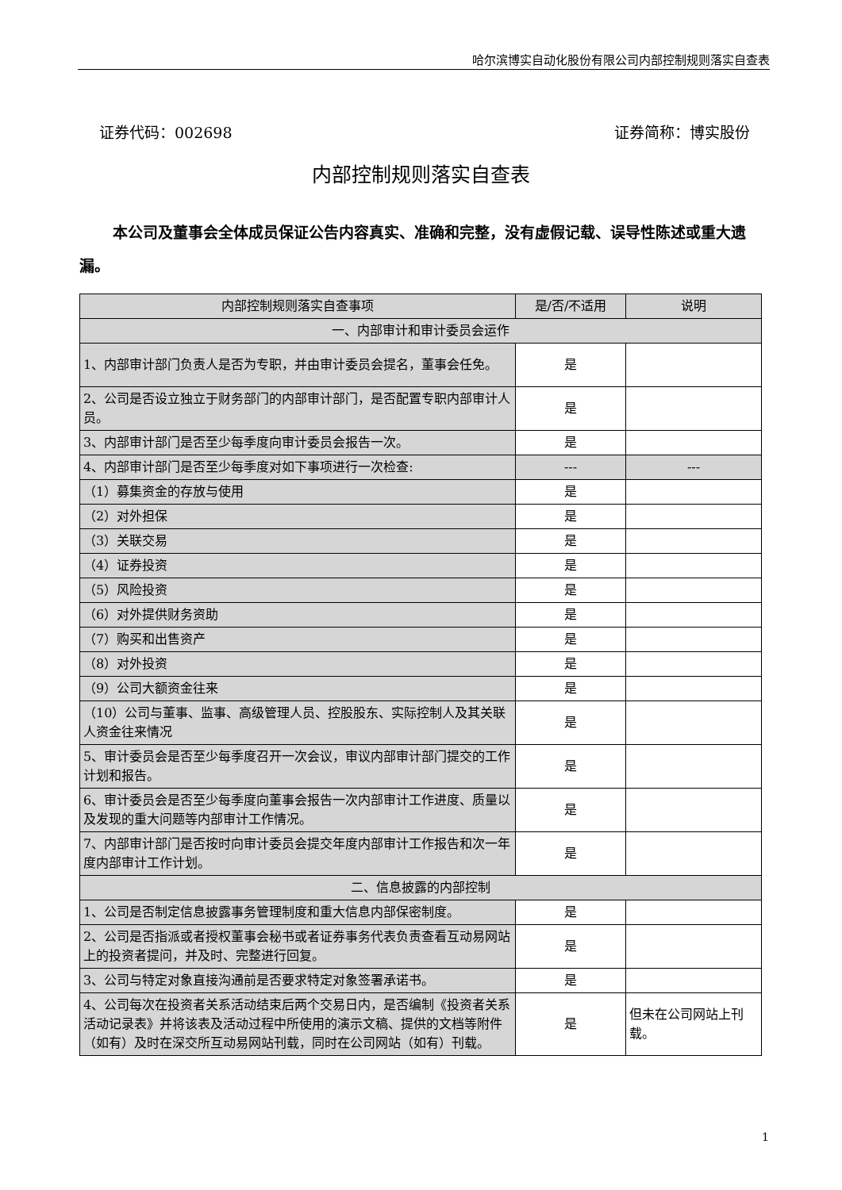哈尔滨博实自动化股份有限公司内部控制规则落实自查表
证券代码：002698 证券简称：博实股份
内部控制规则落实自查表
本公司及董事会全体成员保证公告内容真实、准确和完整，没有虚假记载、误导性陈述或重大遗漏。
| 内部控制规则落实自查事项 | 是/否/不适用 | 说明 |
| --- | --- | --- |
| 一、内部审计和审计委员会运作 | | |
| 1、内部审计部门负责人是否为专职，并由审计委员会提名，董事会任免。 | 是 | |
| 2、公司是否设立独立于财务部门的内部审计部门，是否配置专职内部审计人员。 | 是 | |
| 3、内部审计部门是否至少每季度向审计委员会报告一次。 | 是 | |
| 4、内部审计部门是否至少每季度对如下事项进行一次检查: | --- | --- |
| （1）募集资金的存放与使用 | 是 | |
| （2）对外担保 | 是 | |
| （3）关联交易 | 是 | |
| （4）证券投资 | 是 | |
| （5）风险投资 | 是 | |
| （6）对外提供财务资助 | 是 | |
| （7）购买和出售资产 | 是 | |
| （8）对外投资 | 是 | |
| （9）公司大额资金往来 | 是 | |
| （10）公司与董事、监事、高级管理人员、控股股东、实际控制人及其关联人资金往来情况 | 是 | |
| 5、审计委员会是否至少每季度召开一次会议，审议内部审计部门提交的工作计划和报告。 | 是 | |
| 6、审计委员会是否至少每季度向董事会报告一次内部审计工作进度、质量以及发现的重大问题等内部审计工作情况。 | 是 | |
| 7、内部审计部门是否按时向审计委员会提交年度内部审计工作报告和次一年度内部审计工作计划。 | 是 | |
| 二、信息披露的内部控制 | | |
| 1、公司是否制定信息披露事务管理制度和重大信息内部保密制度。 | 是 | |
| 2、公司是否指派或者授权董事会秘书或者证券事务代表负责查看互动易网站上的投资者提问，并及时、完整进行回复。 | 是 | |
| 3、公司与特定对象直接沟通前是否要求特定对象签署承诺书。 | 是 | |
| 4、公司每次在投资者关系活动结束后两个交易日内，是否编制《投资者关系活动记录表》并将该表及活动过程中所使用的演示文稿、提供的文档等附件（如有）及时在深交所互动易网站刊载，同时在公司网站（如有）刊载。 | 是 | 但未在公司网站上刊载。 |
1